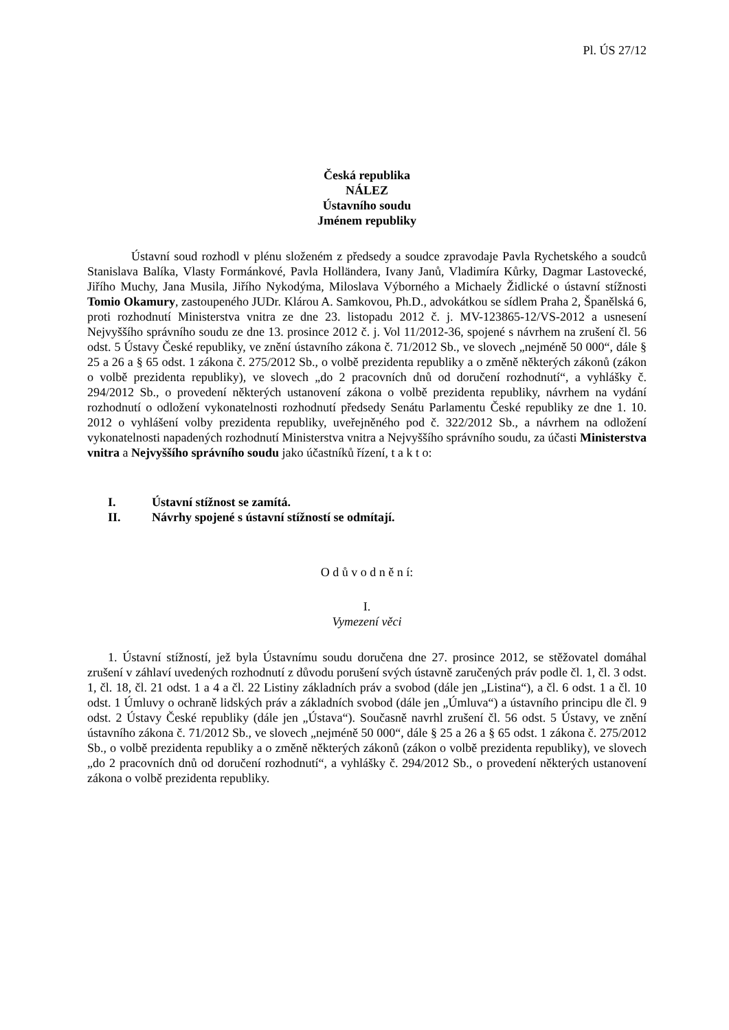Pl. ÚS 27/12
Česká republika
NÁLEZ
Ústavního soudu
Jménem republiky
Ústavní soud rozhodl v plénu složeném z předsedy a soudce zpravodaje Pavla Rychetského a soudců Stanislava Balíka, Vlasty Formánkové, Pavla Holländera, Ivany Janů, Vladimíra Kůrky, Dagmar Lastovecké, Jiřího Muchy, Jana Musila, Jiřího Nykodýma, Miloslava Výborného a Michaely Židlické o ústavní stížnosti Tomio Okamury, zastoupeného JUDr. Klárou A. Samkovou, Ph.D., advokátkou se sídlem Praha 2, Španělská 6, proti rozhodnutí Ministerstva vnitra ze dne 23. listopadu 2012 č. j. MV-123865-12/VS-2012 a usnesení Nejvyššího správního soudu ze dne 13. prosince 2012 č. j. Vol 11/2012-36, spojené s návrhem na zrušení čl. 56 odst. 5 Ústavy České republiky, ve znění ústavního zákona č. 71/2012 Sb., ve slovech „nejméně 50 000“, dále § 25 a 26 a § 65 odst. 1 zákona č. 275/2012 Sb., o volbě prezidenta republiky a o změně některých zákonů (zákon o volbě prezidenta republiky), ve slovech „do 2 pracovních dnů od doručení rozhodnutí“, a vyhlášky č. 294/2012 Sb., o provedení některých ustanovení zákona o volbě prezidenta republiky, návrhem na vydání rozhodnutí o odložení vykonatelnosti rozhodnutí předsedy Senátu Parlamentu České republiky ze dne 1. 10. 2012 o vyhlášení volby prezidenta republiky, uveřejněného pod č. 322/2012 Sb., a návrhem na odložení vykonatelnosti napadených rozhodnutí Ministerstva vnitra a Nejvyššího správního soudu, za účasti Ministerstva vnitra a Nejvyššího správního soudu jako účastníků řízení, t a k t o:
I. Ústavní stížnost se zamítá.
II. Návrhy spojené s ústavní stížností se odmítají.
O d ů v o d n ě n í:
I.
Vymezení věci
1. Ústavní stížností, jež byla Ústavnímu soudu doručena dne 27. prosince 2012, se stěžovatel domáhal zrušení v záhlaví uvedených rozhodnutí z důvodu porušení svých ústavně zaručených práv podle čl. 1, čl. 3 odst. 1, čl. 18, čl. 21 odst. 1 a 4 a čl. 22 Listiny základních práv a svobod (dále jen „Listina“), a čl. 6 odst. 1 a čl. 10 odst. 1 Úmluvy o ochraně lidských práv a základních svobod (dále jen „Úmluva“) a ústavního principu dle čl. 9 odst. 2 Ústavy České republiky (dále jen „Ústava“). Současně navrhl zrušení čl. 56 odst. 5 Ústavy, ve znění ústavního zákona č. 71/2012 Sb., ve slovech „nejméně 50 000“, dále § 25 a 26 a § 65 odst. 1 zákona č. 275/2012 Sb., o volbě prezidenta republiky a o změně některých zákonů (zákon o volbě prezidenta republiky), ve slovech „do 2 pracovních dnů od doručení rozhodnutí“, a vyhlášky č. 294/2012 Sb., o provedení některých ustanovení zákona o volbě prezidenta republiky.